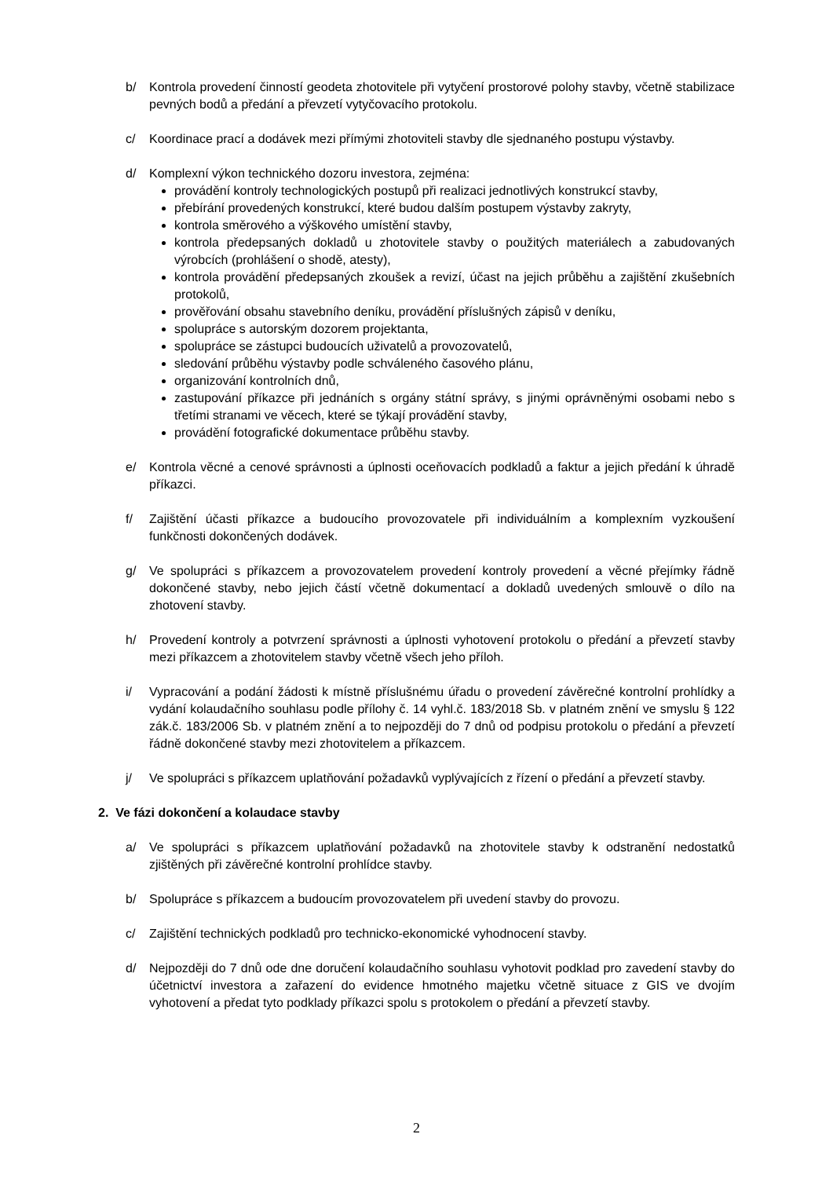b/ Kontrola provedení činností geodeta zhotovitele při vytyčení prostorové polohy stavby, včetně stabilizace pevných bodů a předání a převzetí vytyčovacího protokolu.
c/ Koordinace prací a dodávek mezi přímými zhotoviteli stavby dle sjednaného postupu výstavby.
d/ Komplexní výkon technického dozoru investora, zejména:
provádění kontroly technologických postupů při realizaci jednotlivých konstrukcí stavby,
přebírání provedených konstrukcí, které budou dalším postupem výstavby zakryty,
kontrola směrového a výškového umístění stavby,
kontrola předepsaných dokladů u zhotovitele stavby o použitých materiálech a zabudovaných výrobcích (prohlášení o shodě, atesty),
kontrola provádění předepsaných zkoušek a revizí, účast na jejich průběhu a zajištění zkušebních protokolů,
prověřování obsahu stavebního deníku, provádění příslušných zápisů v deníku,
spolupráce s autorským dozorem projektanta,
spolupráce se zástupci budoucích uživatelů a provozovatelů,
sledování průběhu výstavby podle schváleného časového plánu,
organizování kontrolních dnů,
zastupování příkazce při jednáních s orgány státní správy, s jinými oprávněnými osobami nebo s třetími stranami ve věcech, které se týkají provádění stavby,
provádění fotografické dokumentace průběhu stavby.
e/ Kontrola věcné a cenové správnosti a úplnosti oceňovacích podkladů a faktur a jejich předání k úhradě příkazci.
f/ Zajištění účasti příkazce a budoucího provozovatele při individuálním a komplexním vyzkoušení funkčnosti dokončených dodávek.
g/ Ve spolupráci s příkazcem a provozovatelem provedení kontroly provedení a věcné přejímky řádně dokončené stavby, nebo jejich částí včetně dokumentací a dokladů uvedených smlouvě o dílo na zhotovení stavby.
h/ Provedení kontroly a potvrzení správnosti a úplnosti vyhotovení protokolu o předání a převzetí stavby mezi příkazcem a zhotovitelem stavby včetně všech jeho příloh.
i/ Vypracování a podání žádosti k místně příslušnému úřadu o provedení závěrečné kontrolní prohlídky a vydání kolaudačního souhlasu podle přílohy č. 14 vyhl.č. 183/2018 Sb. v platném znění ve smyslu § 122 zák.č. 183/2006 Sb. v platném znění a to nejpozději do 7 dnů od podpisu protokolu o předání a převzetí řádně dokončené stavby mezi zhotovitelem a příkazcem.
j/ Ve spolupráci s příkazcem uplatňování požadavků vyplývajících z řízení o předání a převzetí stavby.
2. Ve fázi dokončení a kolaudace stavby
a/ Ve spolupráci s příkazcem uplatňování požadavků na zhotovitele stavby k odstranění nedostatků zjištěných při závěrečné kontrolní prohlídce stavby.
b/ Spolupráce s příkazcem a budoucím provozovatelem při uvedení stavby do provozu.
c/ Zajištění technických podkladů pro technicko-ekonomické vyhodnocení stavby.
d/ Nejpozději do 7 dnů ode dne doručení kolaudačního souhlasu vyhotovit podklad pro zavedení stavby do účetnictví investora a zařazení do evidence hmotného majetku včetně situace z GIS ve dvojím vyhotovení a předat tyto podklady příkazci spolu s protokolem o předání a převzetí stavby.
2